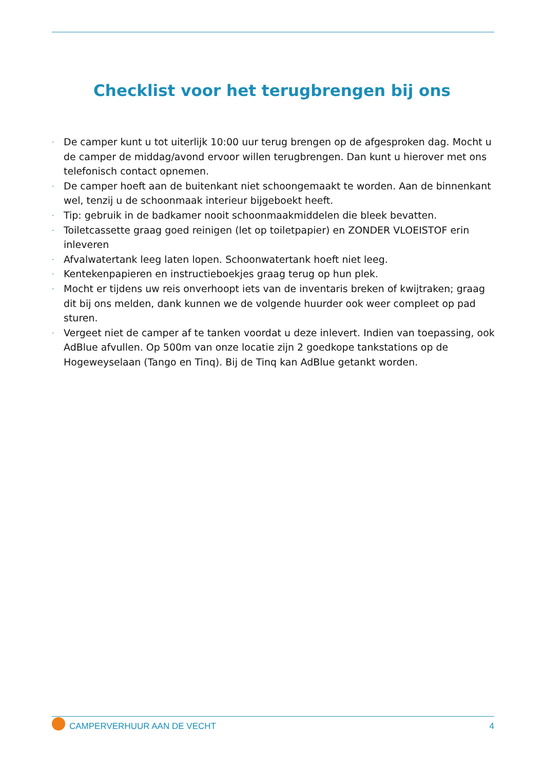Checklist voor het terugbrengen bij ons
- De camper kunt u tot uiterlijk 10:00 uur terug brengen op de afgesproken dag. Mocht u de camper de middag/avond ervoor willen terugbrengen. Dan kunt u hierover met ons telefonisch contact opnemen.
- De camper hoeft aan de buitenkant niet schoongemaakt te worden. Aan de binnenkant wel, tenzij u de schoonmaak interieur bijgeboekt heeft.
- Tip: gebruik in de badkamer nooit schoonmaakmiddelen die bleek bevatten.
- Toiletcassette graag goed reinigen (let op toiletpapier) en ZONDER VLOEISTOF erin inleveren
- Afvalwatertank leeg laten lopen. Schoonwatertank hoeft niet leeg.
- Kentekenpapieren en instructieboekjes graag terug op hun plek.
- Mocht er tijdens uw reis onverhoopt iets van de inventaris breken of kwijtraken; graag dit bij ons melden, dank kunnen we de volgende huurder ook weer compleet op pad sturen.
- Vergeet niet de camper af te tanken voordat u deze inlevert. Indien van toepassing, ook AdBlue afvullen. Op 500m van onze locatie zijn 2 goedkope tankstations op de Hogeweyselaan (Tango en Tinq). Bij de Tinq kan AdBlue getankt worden.
CAMPERVERHUUR AAN DE VECHT 4